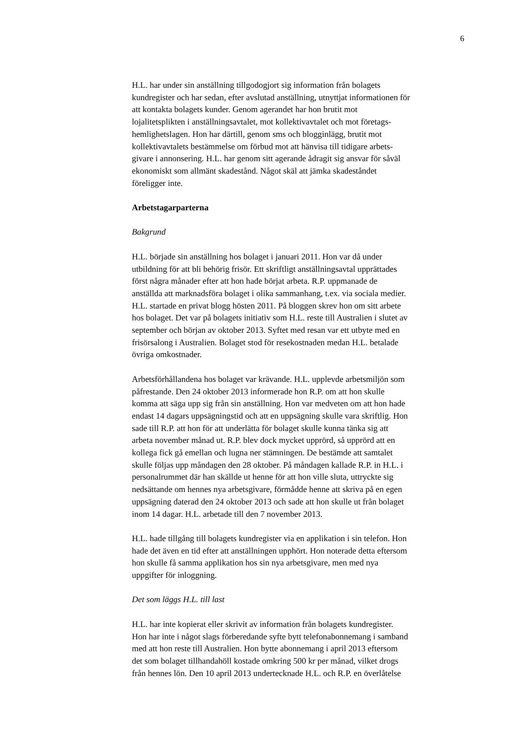6
H.L. har under sin anställning tillgodogjort sig information från bolagets
kundregister och har sedan, efter avslutad anställning, utnyttjat informationen för
att kontakta bolagets kunder. Genom agerandet har hon brutit mot
lojalitetsplikten i anställningsavtalet, mot kollektivavtalet och mot företags-
hemlighetslagen. Hon har därtill, genom sms och blogginlägg, brutit mot
kollektivavtalets bestämmelse om förbud mot att hänvisa till tidigare arbets-
givare i annonsering. H.L. har genom sitt agerande ådragit sig ansvar för såväl
ekonomiskt som allmänt skadestånd. Något skäl att jämka skadeståndet
föreligger inte.
Arbetstagarparterna
Bakgrund
H.L. började sin anställning hos bolaget i januari 2011. Hon var då under
utbildning för att bli behörig frisör. Ett skriftligt anställningsavtal upprättades
först några månader efter att hon hade börjat arbeta. R.P. uppmanade de
anställda att marknadsföra bolaget i olika sammanhang, t.ex. via sociala medier.
H.L. startade en privat blogg hösten 2011. På bloggen skrev hon om sitt arbete
hos bolaget. Det var på bolagets initiativ som H.L. reste till Australien i slutet av
september och början av oktober 2013. Syftet med resan var ett utbyte med en
frisörsalong i Australien. Bolaget stod för resekostnaden medan H.L. betalade
övriga omkostnader.
Arbetsförhållandena hos bolaget var krävande. H.L. upplevde arbetsmiljön som
påfrestande. Den 24 oktober 2013 informerade hon R.P. om att hon skulle
komma att säga upp sig från sin anställning. Hon var medveten om att hon hade
endast 14 dagars uppsägningstid och att en uppsägning skulle vara skriftlig. Hon
sade till R.P. att hon för att underlätta för bolaget skulle kunna tänka sig att
arbeta november månad ut. R.P. blev dock mycket upprörd, så upprörd att en
kollega fick gå emellan och lugna ner stämningen. De bestämde att samtalet
skulle följas upp måndagen den 28 oktober. På måndagen kallade R.P. in H.L. i
personalrummet där han skällde ut henne för att hon ville sluta, uttryckte sig
nedsättande om hennes nya arbetsgivare, förmådde henne att skriva på en egen
uppsägning daterad den 24 oktober 2013 och sade att hon skulle ut från bolaget
inom 14 dagar. H.L. arbetade till den 7 november 2013.
H.L. hade tillgång till bolagets kundregister via en applikation i sin telefon. Hon
hade det även en tid efter att anställningen upphört. Hon noterade detta eftersom
hon skulle få samma applikation hos sin nya arbetsgivare, men med nya
uppgifter för inloggning.
Det som läggs H.L. till last
H.L. har inte kopierat eller skrivit av information från bolagets kundregister.
Hon har inte i något slags förberedande syfte bytt telefonabonnemang i samband
med att hon reste till Australien. Hon bytte abonnemang i april 2013 eftersom
det som bolaget tillhandahöll kostade omkring 500 kr per månad, vilket drogs
från hennes lön. Den 10 april 2013 undertecknade H.L. och R.P. en överlåtelse